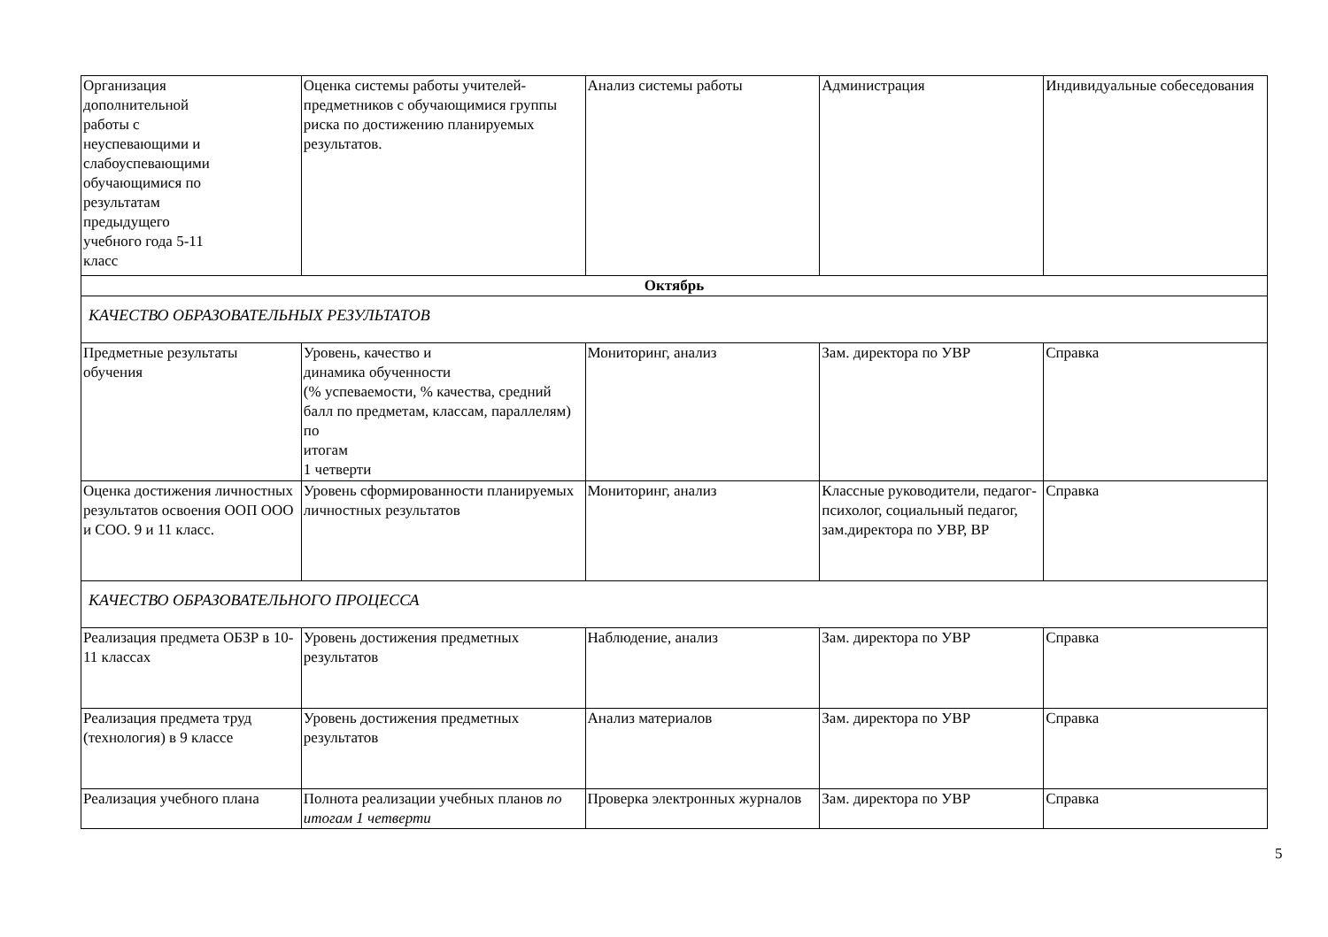| Организация дополнительной работы с неуспевающими и слабоуспевающими обучающимися по результатам предыдущего учебного года 5-11 класс | Оценка системы работы учителей-предметников с обучающимися группы риска по достижению планируемых результатов. | Анализ системы работы | Администрация | Индивидуальные собеседования |
| Октябрь | | | | |
| КАЧЕСТВО ОБРАЗОВАТЕЛЬНЫХ РЕЗУЛЬТАТОВ | | | | |
| Предметные результаты обучения | Уровень, качество и динамика обученности (% успеваемости, % качества, средний балл по предметам, классам, параллелям) по итогам 1 четверти | Мониторинг, анализ | Зам. директора по УВР | Справка |
| Оценка достижения личностных результатов освоения ООП ООО и СОО. 9 и 11 класс. | Уровень сформированности планируемых личностных результатов | Мониторинг, анализ | Классные руководители, педагог-психолог, социальный педагог, зам.директора по УВР, ВР | Справка |
| КАЧЕСТВО ОБРАЗОВАТЕЛЬНОГО ПРОЦЕССА | | | | |
| Реализация предмета ОБЗР в 10-11 классах | Уровень достижения предметных результатов | Наблюдение, анализ | Зам. директора по УВР | Справка |
| Реализация предмета труд (технология) в 9 классе | Уровень достижения предметных результатов | Анализ материалов | Зам. директора по УВР | Справка |
| Реализация учебного плана | Полнота реализации учебных планов по итогам 1 четверти | Проверка электронных журналов | Зам. директора по УВР | Справка |
5